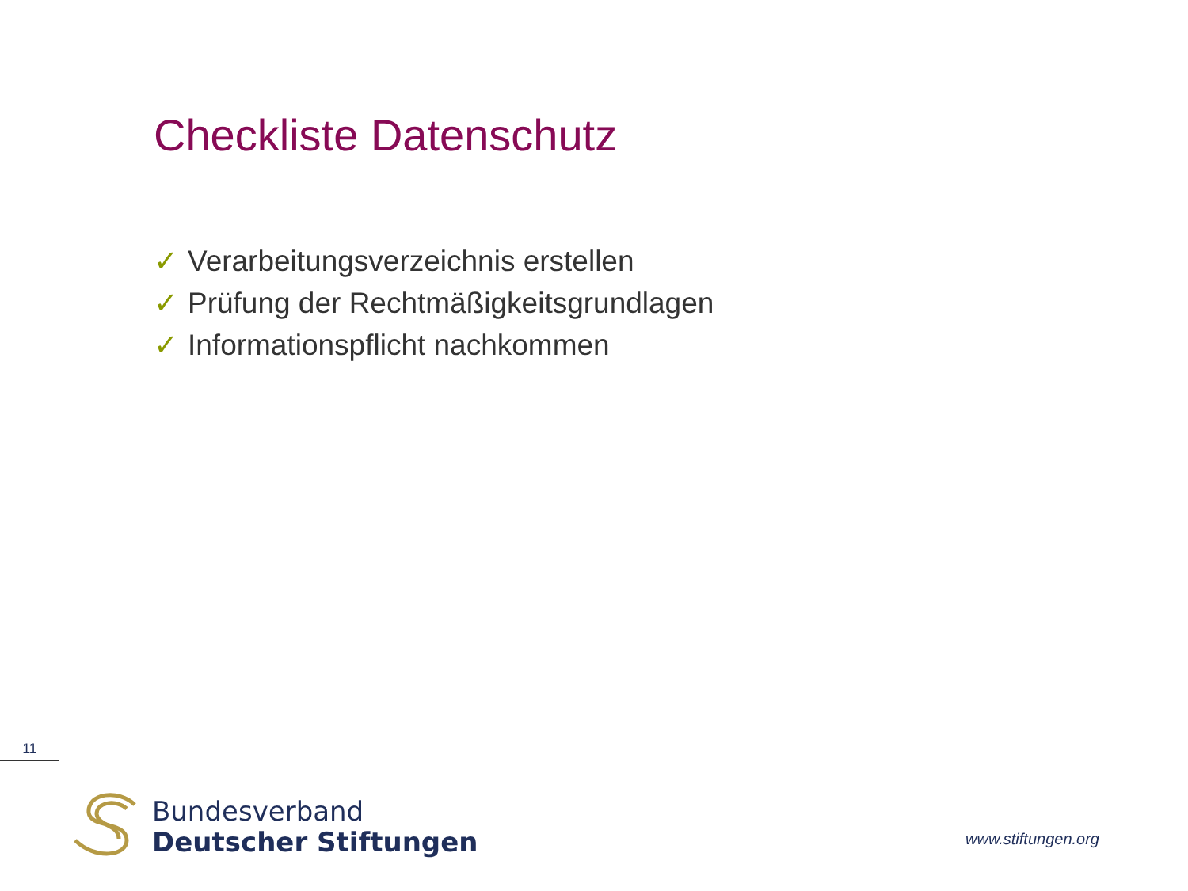Checkliste Datenschutz
✓ Verarbeitungsverzeichnis erstellen
✓ Prüfung der Rechtmäßigkeitsgrundlagen
✓ Informationspflicht nachkommen
11
Bundesverband
Deutscher Stiftungen
www.stiftungen.org